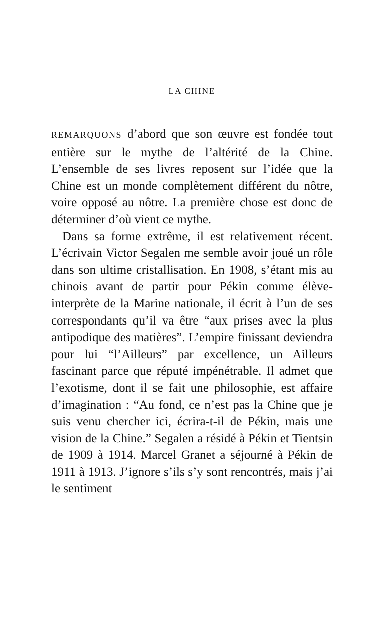LA CHINE
REMARQUONS d’abord que son œuvre est fondée tout entière sur le mythe de l’altérité de la Chine. L’ensemble de ses livres reposent sur l’idée que la Chine est un monde complètement différent du nôtre, voire opposé au nôtre. La première chose est donc de déterminer d’où vient ce mythe.
Dans sa forme extrême, il est relativement récent. L’écrivain Victor Segalen me semble avoir joué un rôle dans son ultime cristallisation. En 1908, s’étant mis au chinois avant de partir pour Pékin comme élève-interprète de la Marine nationale, il écrit à l’un de ses correspondants qu’il va être “aux prises avec la plus antipodique des matières”. L’empire finissant deviendra pour lui “l’Ailleurs” par excellence, un Ailleurs fascinant parce que réputé impénétrable. Il admet que l’exotisme, dont il se fait une philosophie, est affaire d’imagination : “Au fond, ce n’est pas la Chine que je suis venu chercher ici, écrira-t-il de Pékin, mais une vision de la Chine.” Segalen a résidé à Pékin et Tientsin de 1909 à 1914. Marcel Granet a séjourné à Pékin de 1911 à 1913. J’ignore s’ils s’y sont rencontrés, mais j’ai le sentiment